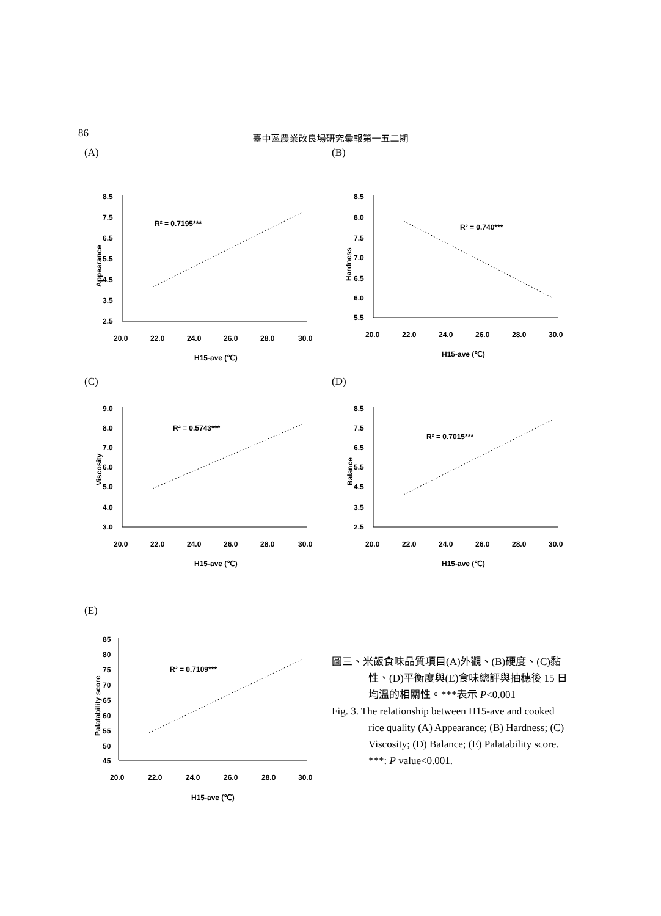86
臺中區農業改良場研究彙報第一五二期
(A)
8.5
7.5
6.5
5.5
4.5
3.5
2.5
20.0
22.0
24.0
26.0
28.0
30.0
H15-ave (℃)
R² = 0.7195***
Appearance
(B)
8.5
8.0
7.5
7.0
6.5
6.0
5.5
20.0
22.0
24.0
26.0
28.0
30.0
H15-ave (℃)
R² = 0.740***
Hardness
(C)
9.0
8.0
7.0
6.0
5.0
4.0
3.0
20.0
22.0
24.0
26.0
28.0
30.0
H15-ave (℃)
R² = 0.5743***
Viscosity
(D)
8.5
7.5
6.5
5.5
4.5
3.5
2.5
20.0
22.0
24.0
26.0
28.0
30.0
H15-ave (℃)
R² = 0.7015***
Balance
(E)
85
80
75
70
65
60
55
50
45
20.0
22.0
24.0
26.0
28.0
30.0
H15-ave (℃)
R² = 0.7109***
Palatability score
圖三、米飯食味品質項目(A)外觀、(B)硬度、(C)黏性、(D)平衡度與(E)食味總評與抽穗後 15 日均溫的相關性。***表示 P<0.001
Fig. 3. The relationship between H15-ave and cooked rice quality (A) Appearance; (B) Hardness; (C) Viscosity; (D) Balance; (E) Palatability score. ***: P value<0.001.